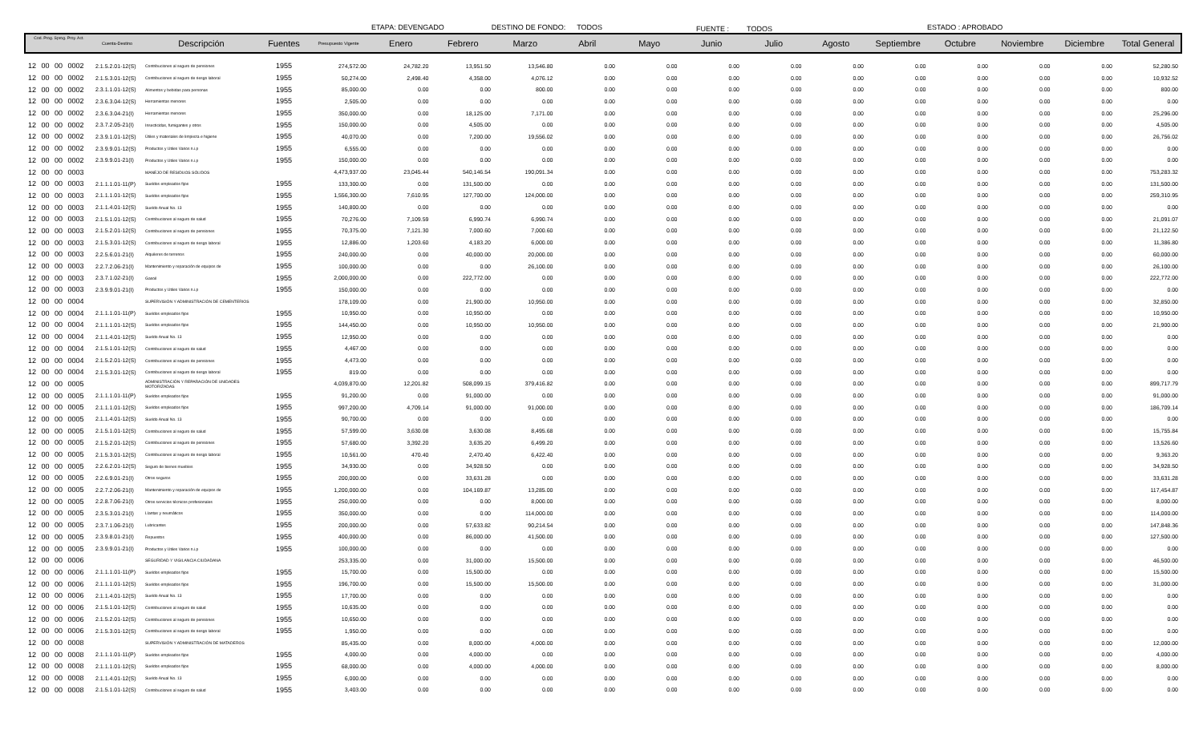ETAPA: DEVENGADO DESTINO DE FONDO: TODOS FUENTE : TODOS ESTADO : APROBADO
| Cod. Prog. Sprog. Proy. Act. | Cuenta-Destino | Descripción | Fuentes | Presupuesto Vigente | Enero | Febrero | Marzo | Abril | Mayo | Junio | Julio | Agosto | Septiembre | Octubre | Noviembre | Diciembre | Total General |
| --- | --- | --- | --- | --- | --- | --- | --- | --- | --- | --- | --- | --- | --- | --- | --- | --- | --- |
| 12 00 00 0002 | 2.1.5.2.01-12(S) | Contribuciones al seguro de pensiones | 1955 | 274,572.00 | 24,782.20 | 13,951.50 | 13,546.80 | 0.00 | 0.00 | 0.00 | 0.00 | 0.00 | 0.00 | 0.00 | 0.00 | 0.00 | 52,280.50 |
| 12 00 00 0002 | 2.1.5.3.01-12(S) | Contribuciones al seguro de riesgo laboral | 1955 | 50,274.00 | 2,498.40 | 4,358.00 | 4,076.12 | 0.00 | 0.00 | 0.00 | 0.00 | 0.00 | 0.00 | 0.00 | 0.00 | 0.00 | 10,932.52 |
| 12 00 00 0002 | 2.3.1.1.01-12(S) | Alimentos y bebidas para personas | 1955 | 85,000.00 | 0.00 | 0.00 | 800.00 | 0.00 | 0.00 | 0.00 | 0.00 | 0.00 | 0.00 | 0.00 | 0.00 | 0.00 | 800.00 |
| 12 00 00 0002 | 2.3.6.3.04-12(S) | Herramientas menores | 1955 | 2,505.00 | 0.00 | 0.00 | 0.00 | 0.00 | 0.00 | 0.00 | 0.00 | 0.00 | 0.00 | 0.00 | 0.00 | 0.00 | 0.00 |
| 12 00 00 0002 | 2.3.6.3.04-21(I) | Herramientas menores | 1955 | 350,000.00 | 0.00 | 18,125.00 | 7,171.00 | 0.00 | 0.00 | 0.00 | 0.00 | 0.00 | 0.00 | 0.00 | 0.00 | 0.00 | 25,296.00 |
| 12 00 00 0002 | 2.3.7.2.05-21(I) | Insecticidas, fumigantes y otros | 1955 | 150,000.00 | 0.00 | 4,505.00 | 0.00 | 0.00 | 0.00 | 0.00 | 0.00 | 0.00 | 0.00 | 0.00 | 0.00 | 0.00 | 4,505.00 |
| 12 00 00 0002 | 2.3.9.1.01-12(S) | Útiles y materiales de limpieza e higiene | 1955 | 40,070.00 | 0.00 | 7,200.00 | 19,556.02 | 0.00 | 0.00 | 0.00 | 0.00 | 0.00 | 0.00 | 0.00 | 0.00 | 0.00 | 26,756.02 |
| 12 00 00 0002 | 2.3.9.9.01-12(S) | Productos y Utiles Varios n.i.p | 1955 | 6,555.00 | 0.00 | 0.00 | 0.00 | 0.00 | 0.00 | 0.00 | 0.00 | 0.00 | 0.00 | 0.00 | 0.00 | 0.00 | 0.00 |
| 12 00 00 0002 | 2.3.9.9.01-21(I) | Productos y Utiles Varios n.i.p | 1955 | 150,000.00 | 0.00 | 0.00 | 0.00 | 0.00 | 0.00 | 0.00 | 0.00 | 0.00 | 0.00 | 0.00 | 0.00 | 0.00 | 0.00 |
| 12 00 00 0003 | | MANEJO DE RESIDUOS SÓLIDOS | | 4,473,937.00 | 23,045.44 | 540,146.54 | 190,091.34 | 0.00 | 0.00 | 0.00 | 0.00 | 0.00 | 0.00 | 0.00 | 0.00 | 0.00 | 753,283.32 |
| 12 00 00 0003 | 2.1.1.1.01-11(P) | Sueldos empleados fijos | 1955 | 133,300.00 | 0.00 | 131,500.00 | 0.00 | 0.00 | 0.00 | 0.00 | 0.00 | 0.00 | 0.00 | 0.00 | 0.00 | 0.00 | 131,500.00 |
| 12 00 00 0003 | 2.1.1.1.01-12(S) | Sueldos empleados fijos | 1955 | 1,556,300.00 | 7,610.95 | 127,700.00 | 124,000.00 | 0.00 | 0.00 | 0.00 | 0.00 | 0.00 | 0.00 | 0.00 | 0.00 | 0.00 | 259,310.95 |
| 12 00 00 0003 | 2.1.1.4.01-12(S) | Sueldo Anual No. 13 | 1955 | 140,800.00 | 0.00 | 0.00 | 0.00 | 0.00 | 0.00 | 0.00 | 0.00 | 0.00 | 0.00 | 0.00 | 0.00 | 0.00 | 0.00 |
| 12 00 00 0003 | 2.1.5.1.01-12(S) | Contribuciones al seguro de salud | 1955 | 70,276.00 | 7,109.59 | 6,990.74 | 6,990.74 | 0.00 | 0.00 | 0.00 | 0.00 | 0.00 | 0.00 | 0.00 | 0.00 | 0.00 | 21,091.07 |
| 12 00 00 0003 | 2.1.5.2.01-12(S) | Contribuciones al seguro de pensiones | 1955 | 70,375.00 | 7,121.30 | 7,000.60 | 7,000.60 | 0.00 | 0.00 | 0.00 | 0.00 | 0.00 | 0.00 | 0.00 | 0.00 | 0.00 | 21,122.50 |
| 12 00 00 0003 | 2.1.5.3.01-12(S) | Contribuciones al seguro de riesgo laboral | 1955 | 12,886.00 | 1,203.60 | 4,183.20 | 6,000.00 | 0.00 | 0.00 | 0.00 | 0.00 | 0.00 | 0.00 | 0.00 | 0.00 | 0.00 | 11,386.80 |
| 12 00 00 0003 | 2.2.5.6.01-21(I) | Alquileres de terrenos | 1955 | 240,000.00 | 0.00 | 40,000.00 | 20,000.00 | 0.00 | 0.00 | 0.00 | 0.00 | 0.00 | 0.00 | 0.00 | 0.00 | 0.00 | 60,000.00 |
| 12 00 00 0003 | 2.2.7.2.06-21(I) | Mantenimiento y reparación de equipos de | 1955 | 100,000.00 | 0.00 | 0.00 | 26,100.00 | 0.00 | 0.00 | 0.00 | 0.00 | 0.00 | 0.00 | 0.00 | 0.00 | 0.00 | 26,100.00 |
| 12 00 00 0003 | 2.3.7.1.02-21(I) | Gasoil | 1955 | 2,000,000.00 | 0.00 | 222,772.00 | 0.00 | 0.00 | 0.00 | 0.00 | 0.00 | 0.00 | 0.00 | 0.00 | 0.00 | 0.00 | 222,772.00 |
| 12 00 00 0003 | 2.3.9.9.01-21(I) | Productos y Utiles Varios n.i.p | 1955 | 150,000.00 | 0.00 | 0.00 | 0.00 | 0.00 | 0.00 | 0.00 | 0.00 | 0.00 | 0.00 | 0.00 | 0.00 | 0.00 | 0.00 |
| 12 00 00 0004 | | SUPERVISIÓN Y ADMINISTRACIÓN DE CEMENTERIOS | | 178,109.00 | 0.00 | 21,900.00 | 10,950.00 | 0.00 | 0.00 | 0.00 | 0.00 | 0.00 | 0.00 | 0.00 | 0.00 | 0.00 | 32,850.00 |
| 12 00 00 0004 | 2.1.1.1.01-11(P) | Sueldos empleados fijos | 1955 | 10,950.00 | 0.00 | 10,950.00 | 0.00 | 0.00 | 0.00 | 0.00 | 0.00 | 0.00 | 0.00 | 0.00 | 0.00 | 0.00 | 10,950.00 |
| 12 00 00 0004 | 2.1.1.1.01-12(S) | Sueldos empleados fijos | 1955 | 144,450.00 | 0.00 | 10,950.00 | 10,950.00 | 0.00 | 0.00 | 0.00 | 0.00 | 0.00 | 0.00 | 0.00 | 0.00 | 0.00 | 21,900.00 |
| 12 00 00 0004 | 2.1.1.4.01-12(S) | Sueldo Anual No. 13 | 1955 | 12,950.00 | 0.00 | 0.00 | 0.00 | 0.00 | 0.00 | 0.00 | 0.00 | 0.00 | 0.00 | 0.00 | 0.00 | 0.00 | 0.00 |
| 12 00 00 0004 | 2.1.5.1.01-12(S) | Contribuciones al seguro de salud | 1955 | 4,467.00 | 0.00 | 0.00 | 0.00 | 0.00 | 0.00 | 0.00 | 0.00 | 0.00 | 0.00 | 0.00 | 0.00 | 0.00 | 0.00 |
| 12 00 00 0004 | 2.1.5.2.01-12(S) | Contribuciones al seguro de pensiones | 1955 | 4,473.00 | 0.00 | 0.00 | 0.00 | 0.00 | 0.00 | 0.00 | 0.00 | 0.00 | 0.00 | 0.00 | 0.00 | 0.00 | 0.00 |
| 12 00 00 0004 | 2.1.5.3.01-12(S) | Contribuciones al seguro de riesgo laboral | 1955 | 819.00 | 0.00 | 0.00 | 0.00 | 0.00 | 0.00 | 0.00 | 0.00 | 0.00 | 0.00 | 0.00 | 0.00 | 0.00 | 0.00 |
| 12 00 00 0005 | | ADMINISTRACIÓN Y REPARACIÓN DE UNIDADES MOTORIZADAS | | 4,039,870.00 | 12,201.82 | 508,099.15 | 379,416.82 | 0.00 | 0.00 | 0.00 | 0.00 | 0.00 | 0.00 | 0.00 | 0.00 | 0.00 | 899,717.79 |
| 12 00 00 0005 | 2.1.1.1.01-11(P) | Sueldos empleados fijos | 1955 | 91,200.00 | 0.00 | 91,000.00 | 0.00 | 0.00 | 0.00 | 0.00 | 0.00 | 0.00 | 0.00 | 0.00 | 0.00 | 0.00 | 91,000.00 |
| 12 00 00 0005 | 2.1.1.1.01-12(S) | Sueldos empleados fijos | 1955 | 997,200.00 | 4,709.14 | 91,000.00 | 91,000.00 | 0.00 | 0.00 | 0.00 | 0.00 | 0.00 | 0.00 | 0.00 | 0.00 | 0.00 | 186,709.14 |
| 12 00 00 0005 | 2.1.1.4.01-12(S) | Sueldo Anual No. 13 | 1955 | 90,700.00 | 0.00 | 0.00 | 0.00 | 0.00 | 0.00 | 0.00 | 0.00 | 0.00 | 0.00 | 0.00 | 0.00 | 0.00 | 0.00 |
| 12 00 00 0005 | 2.1.5.1.01-12(S) | Contribuciones al seguro de salud | 1955 | 57,599.00 | 3,630.08 | 3,630.08 | 8,495.68 | 0.00 | 0.00 | 0.00 | 0.00 | 0.00 | 0.00 | 0.00 | 0.00 | 0.00 | 15,755.84 |
| 12 00 00 0005 | 2.1.5.2.01-12(S) | Contribuciones al seguro de pensiones | 1955 | 57,680.00 | 3,392.20 | 3,635.20 | 6,499.20 | 0.00 | 0.00 | 0.00 | 0.00 | 0.00 | 0.00 | 0.00 | 0.00 | 0.00 | 13,526.60 |
| 12 00 00 0005 | 2.1.5.3.01-12(S) | Contribuciones al seguro de riesgo laboral | 1955 | 10,561.00 | 470.40 | 2,470.40 | 6,422.40 | 0.00 | 0.00 | 0.00 | 0.00 | 0.00 | 0.00 | 0.00 | 0.00 | 0.00 | 9,363.20 |
| 12 00 00 0005 | 2.2.6.2.01-12(S) | Seguro de bienes muebles | 1955 | 34,930.00 | 0.00 | 34,928.50 | 0.00 | 0.00 | 0.00 | 0.00 | 0.00 | 0.00 | 0.00 | 0.00 | 0.00 | 0.00 | 34,928.50 |
| 12 00 00 0005 | 2.2.6.9.01-21(I) | Otros seguros | 1955 | 200,000.00 | 0.00 | 33,631.28 | 0.00 | 0.00 | 0.00 | 0.00 | 0.00 | 0.00 | 0.00 | 0.00 | 0.00 | 0.00 | 33,631.28 |
| 12 00 00 0005 | 2.2.7.2.06-21(I) | Mantenimiento y reparación de equipos de | 1955 | 1,200,000.00 | 0.00 | 104,169.87 | 13,285.00 | 0.00 | 0.00 | 0.00 | 0.00 | 0.00 | 0.00 | 0.00 | 0.00 | 0.00 | 117,454.87 |
| 12 00 00 0005 | 2.2.8.7.06-21(I) | Otros servicios técnicos profesionales | 1955 | 250,000.00 | 0.00 | 0.00 | 8,000.00 | 0.00 | 0.00 | 0.00 | 0.00 | 0.00 | 0.00 | 0.00 | 0.00 | 0.00 | 8,000.00 |
| 12 00 00 0005 | 2.3.5.3.01-21(I) | Llantas y neumáticos | 1955 | 350,000.00 | 0.00 | 0.00 | 114,000.00 | 0.00 | 0.00 | 0.00 | 0.00 | 0.00 | 0.00 | 0.00 | 0.00 | 0.00 | 114,000.00 |
| 12 00 00 0005 | 2.3.7.1.06-21(I) | Lubricantes | 1955 | 200,000.00 | 0.00 | 57,633.82 | 90,214.54 | 0.00 | 0.00 | 0.00 | 0.00 | 0.00 | 0.00 | 0.00 | 0.00 | 0.00 | 147,848.36 |
| 12 00 00 0005 | 2.3.9.8.01-21(I) | Repuestos | 1955 | 400,000.00 | 0.00 | 86,000.00 | 41,500.00 | 0.00 | 0.00 | 0.00 | 0.00 | 0.00 | 0.00 | 0.00 | 0.00 | 0.00 | 127,500.00 |
| 12 00 00 0005 | 2.3.9.9.01-21(I) | Productos y Utiles Varios n.i.p | 1955 | 100,000.00 | 0.00 | 0.00 | 0.00 | 0.00 | 0.00 | 0.00 | 0.00 | 0.00 | 0.00 | 0.00 | 0.00 | 0.00 | 0.00 |
| 12 00 00 0006 | | SEGURIDAD Y VIGILANCIA CIUDADANA | | 253,335.00 | 0.00 | 31,000.00 | 15,500.00 | 0.00 | 0.00 | 0.00 | 0.00 | 0.00 | 0.00 | 0.00 | 0.00 | 0.00 | 46,500.00 |
| 12 00 00 0006 | 2.1.1.1.01-11(P) | Sueldos empleados fijos | 1955 | 15,700.00 | 0.00 | 15,500.00 | 0.00 | 0.00 | 0.00 | 0.00 | 0.00 | 0.00 | 0.00 | 0.00 | 0.00 | 0.00 | 15,500.00 |
| 12 00 00 0006 | 2.1.1.1.01-12(S) | Sueldos empleados fijos | 1955 | 196,700.00 | 0.00 | 15,500.00 | 15,500.00 | 0.00 | 0.00 | 0.00 | 0.00 | 0.00 | 0.00 | 0.00 | 0.00 | 0.00 | 31,000.00 |
| 12 00 00 0006 | 2.1.1.4.01-12(S) | Sueldo Anual No. 13 | 1955 | 17,700.00 | 0.00 | 0.00 | 0.00 | 0.00 | 0.00 | 0.00 | 0.00 | 0.00 | 0.00 | 0.00 | 0.00 | 0.00 | 0.00 |
| 12 00 00 0006 | 2.1.5.1.01-12(S) | Contribuciones al seguro de salud | 1955 | 10,635.00 | 0.00 | 0.00 | 0.00 | 0.00 | 0.00 | 0.00 | 0.00 | 0.00 | 0.00 | 0.00 | 0.00 | 0.00 | 0.00 |
| 12 00 00 0006 | 2.1.5.2.01-12(S) | Contribuciones al seguro de pensiones | 1955 | 10,650.00 | 0.00 | 0.00 | 0.00 | 0.00 | 0.00 | 0.00 | 0.00 | 0.00 | 0.00 | 0.00 | 0.00 | 0.00 | 0.00 |
| 12 00 00 0006 | 2.1.5.3.01-12(S) | Contribuciones al seguro de riesgo laboral | 1955 | 1,950.00 | 0.00 | 0.00 | 0.00 | 0.00 | 0.00 | 0.00 | 0.00 | 0.00 | 0.00 | 0.00 | 0.00 | 0.00 | 0.00 |
| 12 00 00 0008 | | SUPERVISIÓN Y ADMINISTRACIÓN DE MATADEROS | | 85,435.00 | 0.00 | 8,000.00 | 4,000.00 | 0.00 | 0.00 | 0.00 | 0.00 | 0.00 | 0.00 | 0.00 | 0.00 | 0.00 | 12,000.00 |
| 12 00 00 0008 | 2.1.1.1.01-11(P) | Sueldos empleados fijos | 1955 | 4,000.00 | 0.00 | 4,000.00 | 0.00 | 0.00 | 0.00 | 0.00 | 0.00 | 0.00 | 0.00 | 0.00 | 0.00 | 0.00 | 4,000.00 |
| 12 00 00 0008 | 2.1.1.1.01-12(S) | Sueldos empleados fijos | 1955 | 68,000.00 | 0.00 | 4,000.00 | 4,000.00 | 0.00 | 0.00 | 0.00 | 0.00 | 0.00 | 0.00 | 0.00 | 0.00 | 0.00 | 8,000.00 |
| 12 00 00 0008 | 2.1.1.4.01-12(S) | Sueldo Anual No. 13 | 1955 | 6,000.00 | 0.00 | 0.00 | 0.00 | 0.00 | 0.00 | 0.00 | 0.00 | 0.00 | 0.00 | 0.00 | 0.00 | 0.00 | 0.00 |
| 12 00 00 0008 | 2.1.5.1.01-12(S) | Contribuciones al seguro de salud | 1955 | 3,403.00 | 0.00 | 0.00 | 0.00 | 0.00 | 0.00 | 0.00 | 0.00 | 0.00 | 0.00 | 0.00 | 0.00 | 0.00 | 0.00 |